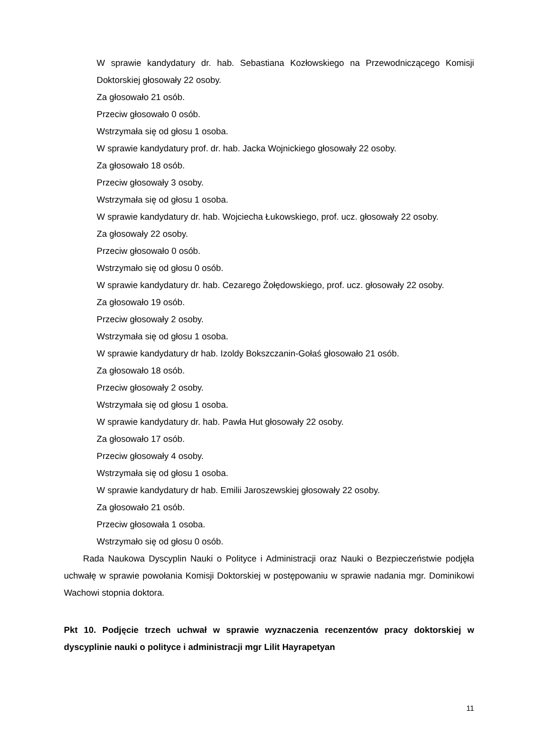W sprawie kandydatury dr. hab. Sebastiana Kozłowskiego na Przewodniczącego Komisji Doktorskiej głosowały 22 osoby.
Za głosowało 21 osób.
Przeciw głosowało 0 osób.
Wstrzymała się od głosu 1 osoba.
W sprawie kandydatury prof. dr. hab. Jacka Wojnickiego głosowały 22 osoby.
Za głosowało 18 osób.
Przeciw głosowały 3 osoby.
Wstrzymała się od głosu 1 osoba.
W sprawie kandydatury dr. hab. Wojciecha Łukowskiego, prof. ucz. głosowały 22 osoby.
Za głosowały 22 osoby.
Przeciw głosowało 0 osób.
Wstrzymało się od głosu 0 osób.
W sprawie kandydatury dr. hab. Cezarego Żołędowskiego, prof. ucz. głosowały 22 osoby.
Za głosowało 19 osób.
Przeciw głosowały 2 osoby.
Wstrzymała się od głosu 1 osoba.
W sprawie kandydatury dr hab. Izoldy Bokszczanin-Gołaś głosowało 21 osób.
Za głosowało 18 osób.
Przeciw głosowały 2 osoby.
Wstrzymała się od głosu 1 osoba.
W sprawie kandydatury dr. hab. Pawła Hut głosowały 22 osoby.
Za głosowało 17 osób.
Przeciw głosowały 4 osoby.
Wstrzymała się od głosu 1 osoba.
W sprawie kandydatury dr hab. Emilii Jaroszewskiej głosowały 22 osoby.
Za głosowało 21 osób.
Przeciw głosowała 1 osoba.
Wstrzymało się od głosu 0 osób.
Rada Naukowa Dyscyplin Nauki o Polityce i Administracji oraz Nauki o Bezpieczeństwie podjęła uchwałę w sprawie powołania Komisji Doktorskiej w postępowaniu w sprawie nadania mgr. Dominikowi Wachowi stopnia doktora.
Pkt 10. Podjęcie trzech uchwał w sprawie wyznaczenia recenzentów pracy doktorskiej w dyscyplinie nauki o polityce i administracji mgr Lilit Hayrapetyan
11